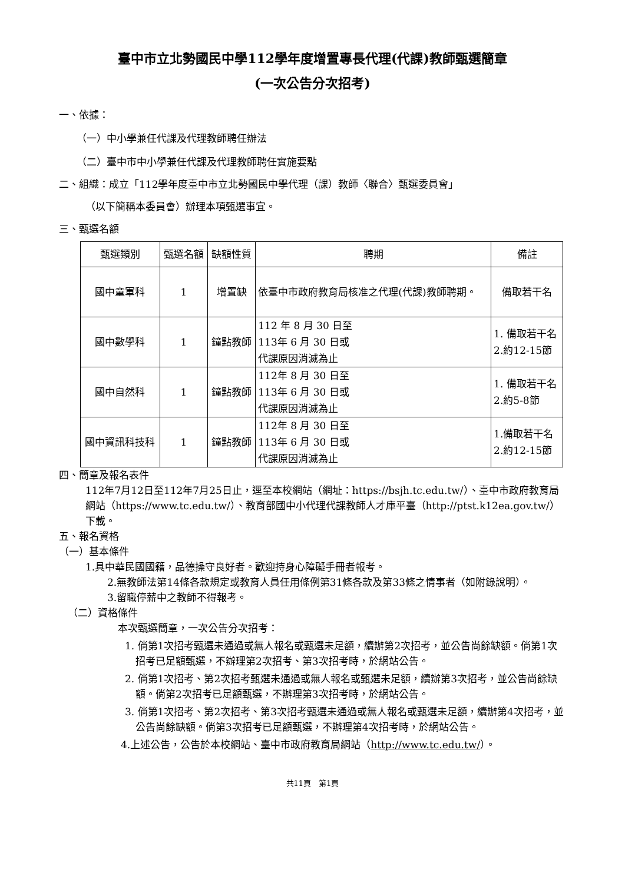臺中市立北勢國民中學112學年度增置專長代理(代課)教師甄選簡章
(一次公告分次招考)
一、依據：
（一）中小學兼任代課及代理教師聘任辦法
（二）臺中市中小學兼任代課及代理教師聘任實施要點
二、組織：成立「112學年度臺中市立北勢國民中學代理（課）教師〈聯合〉甄選委員會」
（以下簡稱本委員會）辦理本項甄選事宜。
三、甄選名額
| 甄選類別 | 甄選名額 | 缺額性質 | 聘期 | 備註 |
| --- | --- | --- | --- | --- |
| 國中童軍科 | 1 | 增置缺 | 依臺中市政府教育局核准之代理(代課)教師聘期。 | 備取若干名 |
| 國中數學科 | 1 | 鐘點教師 | 112 年 8 月 30 日至 113年 6 月 30 日或 代課原因消滅為止 | 1. 備取若干名 2.約12-15節 |
| 國中自然科 | 1 | 鐘點教師 | 112年 8 月 30 日至 113年 6 月 30 日或 代課原因消滅為止 | 1. 備取若干名 2.約5-8節 |
| 國中資訊科技科 | 1 | 鐘點教師 | 112年 8 月 30 日至 113年 6 月 30 日或 代課原因消滅為止 | 1.備取若干名 2.約12-15節 |
四、簡章及報名表件
112年7月12日至112年7月25日止，逕至本校網站（網址：https://bsjh.tc.edu.tw/）、臺中市政府教育局網站（https://www.tc.edu.tw/）、教育部國中小代理代課教師人才庫平臺（http://ptst.k12ea.gov.tw/）下載。
五、報名資格
（一）基本條件
1.具中華民國國籍，品德操守良好者。歡迎持身心障礙手冊者報考。
2.無教師法第14條各款規定或教育人員任用條例第31條各款及第33條之情事者（如附錄說明）。
3.留職停薪中之教師不得報考。
（二）資格條件
本次甄選簡章，一次公告分次招考：
1. 倘第1次招考甄選未通過或無人報名或甄選未足額，續辦第2次招考，並公告尚餘缺額。倘第1次招考已足額甄選，不辦理第2次招考、第3次招考時，於網站公告。
2. 倘第1次招考、第2次招考甄選未通過或無人報名或甄選未足額，續辦第3次招考，並公告尚餘缺額。倘第2次招考已足額甄選，不辦理第3次招考時，於網站公告。
3. 倘第1次招考、第2次招考、第3次招考甄選未通過或無人報名或甄選未足額，續辦第4次招考，並公告尚餘缺額。倘第3次招考已足額甄選，不辦理第4次招考時，於網站公告。
4.上述公告，公告於本校網站、臺中市政府教育局網站（http://www.tc.edu.tw/）。
共11頁　第1頁